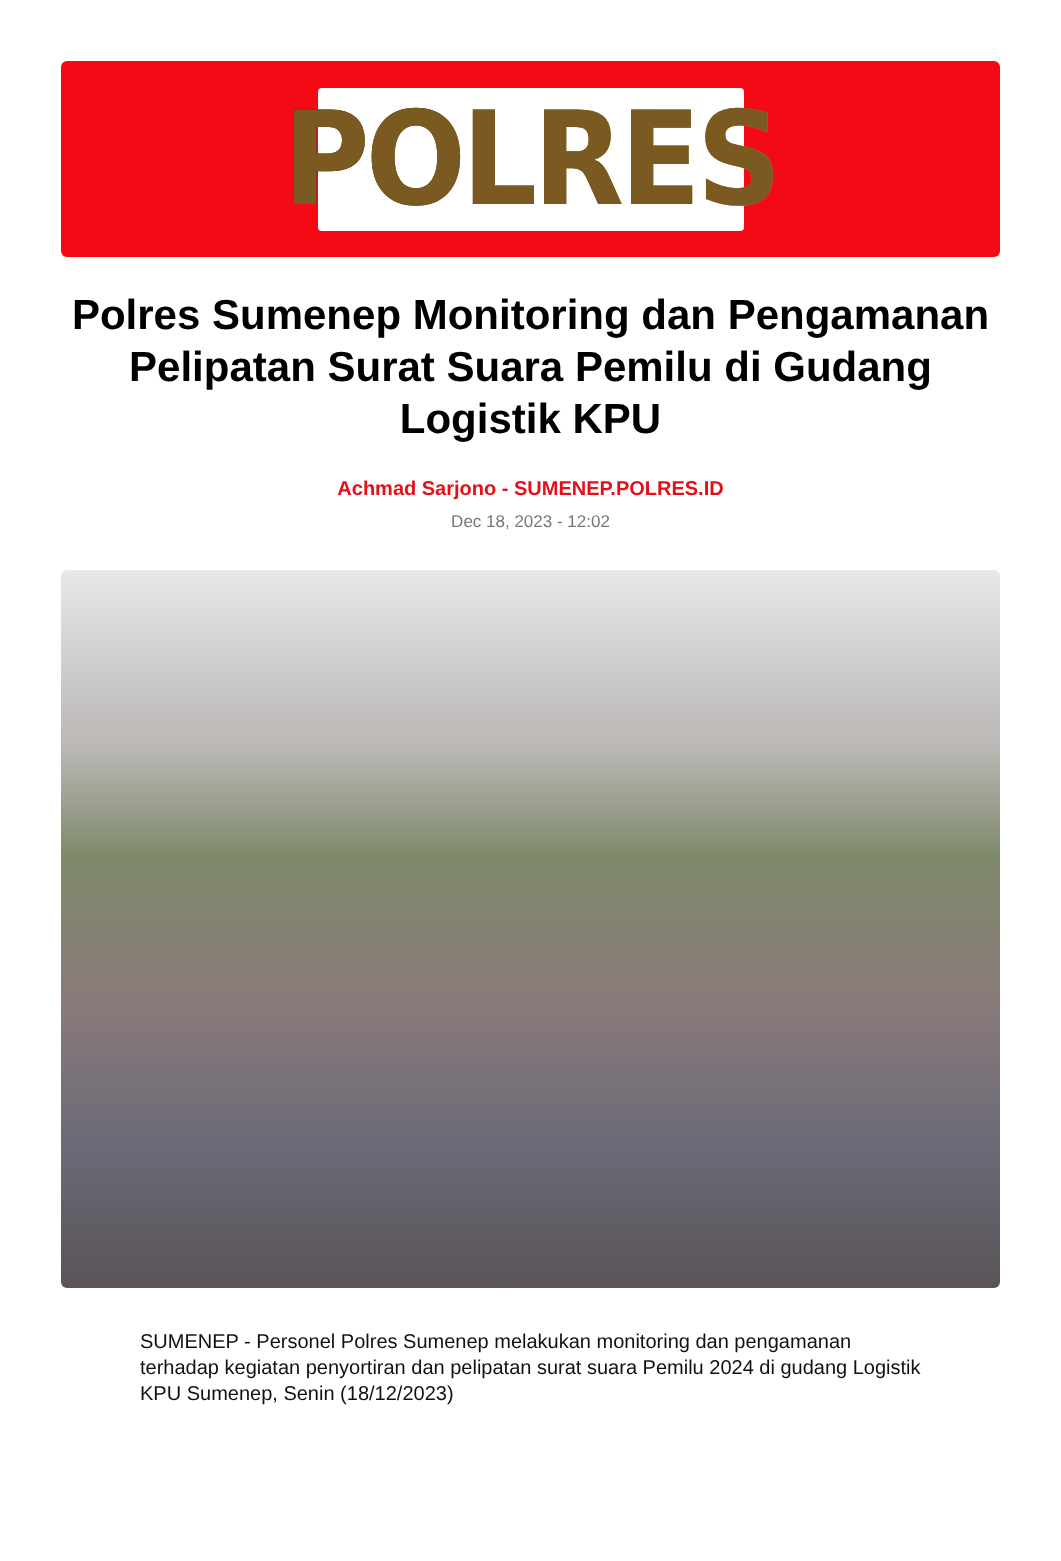POLRES
Polres Sumenep Monitoring dan Pengamanan Pelipatan Surat Suara Pemilu di Gudang Logistik KPU
Achmad Sarjono - SUMENEP.POLRES.ID
Dec 18, 2023 - 12:02
SUMENEP - Personel Polres Sumenep melakukan monitoring dan pengamanan terhadap kegiatan penyortiran dan pelipatan surat suara Pemilu 2024 di gudang Logistik KPU Sumenep, Senin (18/12/2023)